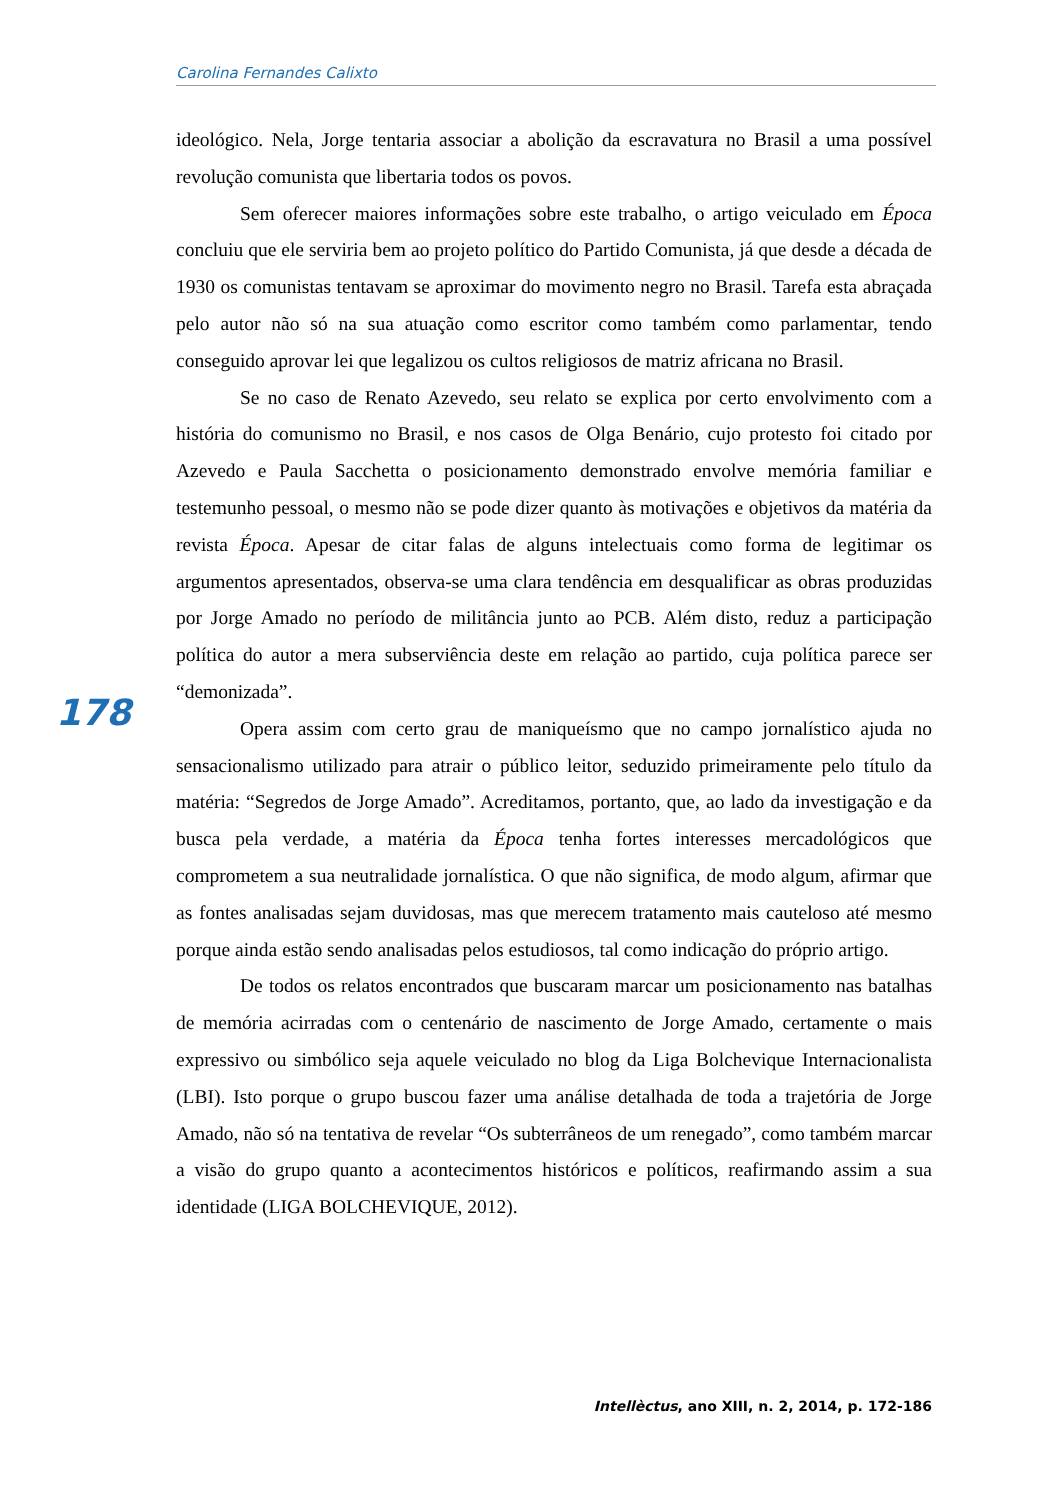Carolina Fernandes Calixto
ideológico. Nela, Jorge tentaria associar a abolição da escravatura no Brasil a uma possível revolução comunista que libertaria todos os povos.
Sem oferecer maiores informações sobre este trabalho, o artigo veiculado em Época concluiu que ele serviria bem ao projeto político do Partido Comunista, já que desde a década de 1930 os comunistas tentavam se aproximar do movimento negro no Brasil. Tarefa esta abraçada pelo autor não só na sua atuação como escritor como também como parlamentar, tendo conseguido aprovar lei que legalizou os cultos religiosos de matriz africana no Brasil.
Se no caso de Renato Azevedo, seu relato se explica por certo envolvimento com a história do comunismo no Brasil, e nos casos de Olga Benário, cujo protesto foi citado por Azevedo e Paula Sacchetta o posicionamento demonstrado envolve memória familiar e testemunho pessoal, o mesmo não se pode dizer quanto às motivações e objetivos da matéria da revista Época. Apesar de citar falas de alguns intelectuais como forma de legitimar os argumentos apresentados, observa-se uma clara tendência em desqualificar as obras produzidas por Jorge Amado no período de militância junto ao PCB. Além disto, reduz a participação política do autor a mera subserviência deste em relação ao partido, cuja política parece ser “demonizada”.
Opera assim com certo grau de maniqueísmo que no campo jornalístico ajuda no sensacionalismo utilizado para atrair o público leitor, seduzido primeiramente pelo título da matéria: “Segredos de Jorge Amado”. Acreditamos, portanto, que, ao lado da investigação e da busca pela verdade, a matéria da Época tenha fortes interesses mercadológicos que comprometem a sua neutralidade jornalística. O que não significa, de modo algum, afirmar que as fontes analisadas sejam duvidosas, mas que merecem tratamento mais cauteloso até mesmo porque ainda estão sendo analisadas pelos estudiosos, tal como indicação do próprio artigo.
De todos os relatos encontrados que buscaram marcar um posicionamento nas batalhas de memória acirradas com o centenário de nascimento de Jorge Amado, certamente o mais expressivo ou simbólico seja aquele veiculado no blog da Liga Bolchevique Internacionalista (LBI). Isto porque o grupo buscou fazer uma análise detalhada de toda a trajetória de Jorge Amado, não só na tentativa de revelar “Os subterrâneos de um renegado”, como também marcar a visão do grupo quanto a acontecimentos históricos e políticos, reafirmando assim a sua identidade (LIGA BOLCHEVIQUE, 2012).
178
Intellèctus, ano XIII, n. 2, 2014, p. 172-186